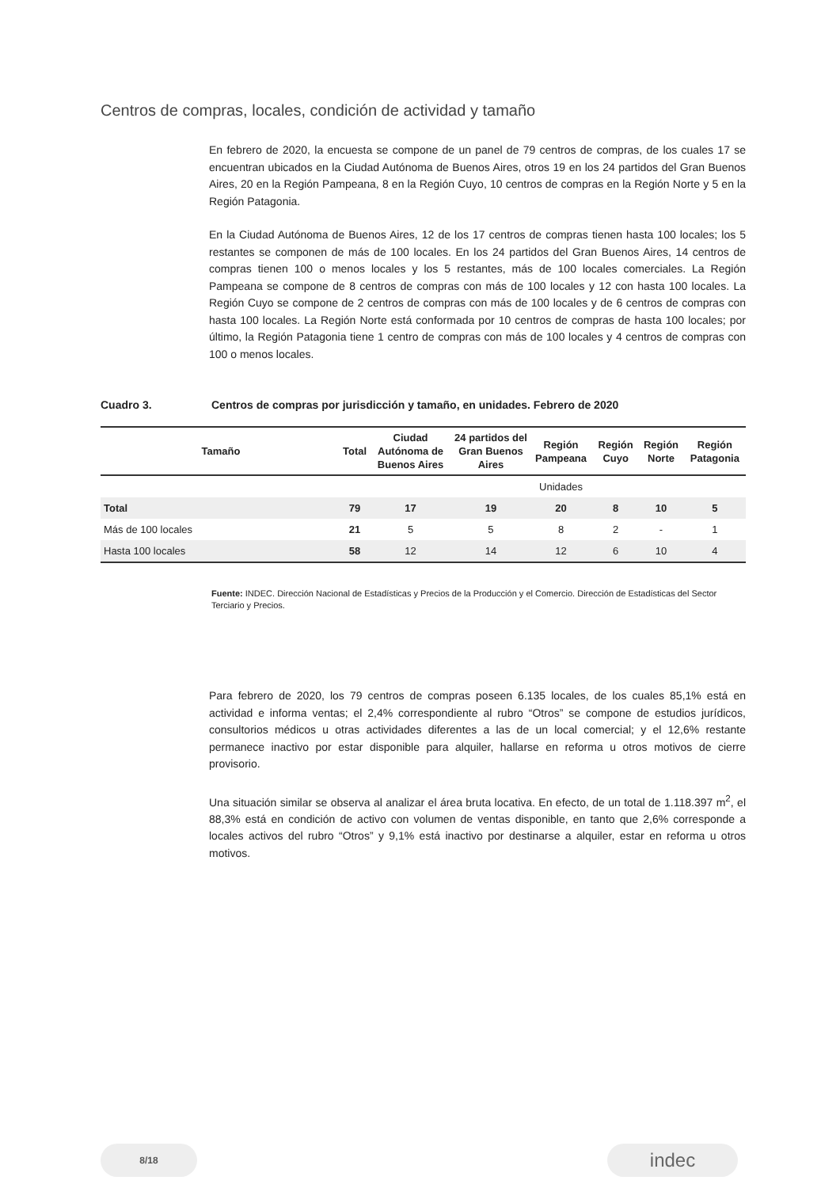Centros de compras, locales, condición de actividad y tamaño
En febrero de 2020, la encuesta se compone de un panel de 79 centros de compras, de los cuales 17 se encuentran ubicados en la Ciudad Autónoma de Buenos Aires, otros 19 en los 24 partidos del Gran Buenos Aires, 20 en la Región Pampeana, 8 en la Región Cuyo, 10 centros de compras en la Región Norte y 5 en la Región Patagonia.
En la Ciudad Autónoma de Buenos Aires, 12 de los 17 centros de compras tienen hasta 100 locales; los 5 restantes se componen de más de 100 locales. En los 24 partidos del Gran Buenos Aires, 14 centros de compras tienen 100 o menos locales y los 5 restantes, más de 100 locales comerciales. La Región Pampeana se compone de 8 centros de compras con más de 100 locales y 12 con hasta 100 locales. La Región Cuyo se compone de 2 centros de compras con más de 100 locales y de 6 centros de compras con hasta 100 locales. La Región Norte está conformada por 10 centros de compras de hasta 100 locales; por último, la Región Patagonia tiene 1 centro de compras con más de 100 locales y 4 centros de compras con 100 o menos locales.
Cuadro 3. Centros de compras por jurisdicción y tamaño, en unidades. Febrero de 2020
| Tamaño | Total | Ciudad Autónoma de Buenos Aires | 24 partidos del Gran Buenos Aires | Región Pampeana | Región Cuyo | Región Norte | Región Patagonia |
| --- | --- | --- | --- | --- | --- | --- | --- |
| | | | | Unidades | | | |
| Total | 79 | 17 | 19 | 20 | 8 | 10 | 5 |
| Más de 100 locales | 21 | 5 | 5 | 8 | 2 | - | 1 |
| Hasta 100 locales | 58 | 12 | 14 | 12 | 6 | 10 | 4 |
Fuente: INDEC. Dirección Nacional de Estadísticas y Precios de la Producción y el Comercio. Dirección de Estadísticas del Sector Terciario y Precios.
Para febrero de 2020, los 79 centros de compras poseen 6.135 locales, de los cuales 85,1% está en actividad e informa ventas; el 2,4% correspondiente al rubro “Otros” se compone de estudios jurídicos, consultorios médicos u otras actividades diferentes a las de un local comercial; y el 12,6% restante permanece inactivo por estar disponible para alquiler, hallarse en reforma u otros motivos de cierre provisorio.
Una situación similar se observa al analizar el área bruta locativa. En efecto, de un total de 1.118.397 m<sup>2</sup>, el 88,3% está en condición de activo con volumen de ventas disponible, en tanto que 2,6% corresponde a locales activos del rubro “Otros” y 9,1% está inactivo por destinarse a alquiler, estar en reforma u otros motivos.
8/18 indec